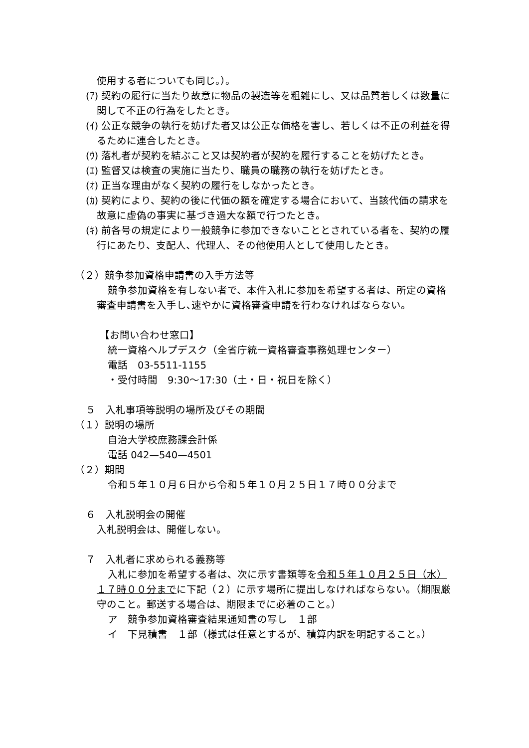使用する者についても同じ。）。
(ｱ) 契約の履行に当たり故意に物品の製造等を粗雑にし、又は品質若しくは数量に関して不正の行為をしたとき。
(ｲ) 公正な競争の執行を妨げた者又は公正な価格を害し、若しくは不正の利益を得るために連合したとき。
(ｳ) 落札者が契約を結ぶこと又は契約者が契約を履行することを妨げたとき。
(ｴ) 監督又は検査の実施に当たり、職員の職務の執行を妨げたとき。
(ｵ) 正当な理由がなく契約の履行をしなかったとき。
(ｶ) 契約により、契約の後に代価の額を確定する場合において、当該代価の請求を故意に虚偽の事実に基づき過大な額で行つたとき。
(ｷ) 前各号の規定により一般競争に参加できないこととされている者を、契約の履行にあたり、支配人、代理人、その他使用人として使用したとき。
（２）競争参加資格申請書の入手方法等
競争参加資格を有しない者で、本件入札に参加を希望する者は、所定の資格審査申請書を入手し､速やかに資格審査申請を行わなければならない。
【お問い合わせ窓口】
統一資格ヘルプデスク（全省庁統一資格審査事務処理センター）
電話　03-5511-1155
・受付時間　9:30～17:30（土・日・祝日を除く）
５　入札事項等説明の場所及びその期間
（１）説明の場所
自治大学校庶務課会計係
電話 042—540—4501
（２）期間
令和５年１０月６日から令和５年１０月２５日１７時００分まで
６　入札説明会の開催
入札説明会は、開催しない。
７　入札者に求められる義務等
入札に参加を希望する者は、次に示す書類等を令和５年１０月２５日（水）１７時００分までに下記（２）に示す場所に提出しなければならない。（期限厳守のこと。郵送する場合は、期限までに必着のこと。）
ア　競争参加資格審査結果通知書の写し　１部
イ　下見積書　１部（様式は任意とするが、積算内訳を明記すること。）